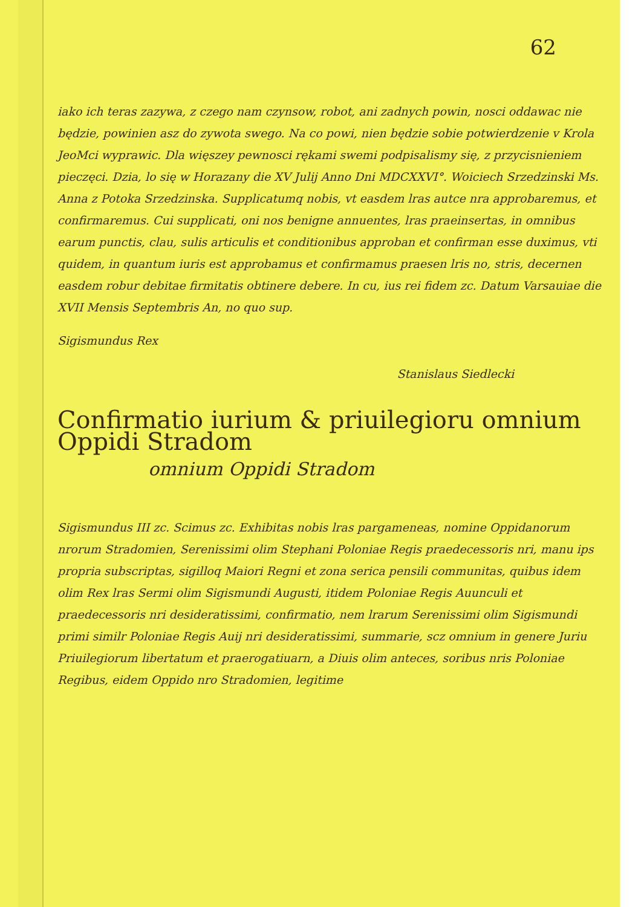62
iako ich teras zazywa, z czego nam czynsow, robot, ani zadnych powin, nosci oddawac nie będzie, powinien asz do zywota swego. Na co powi, nien będzie sobie potwierdzenie v Krola JeoMci wyprawic. Dla więszey pewnosci rękami swemi podpisalismy się, z przycisnieniem pieczęci. Dzia, lo się w Horazany die XV Julij Anno Dni MDCXXVI°. Woiciech Srzedzinski Ms. Anna z Potoka Srzedzinska. Supplicatumq nobis, vt easdem lras autce nra approbaremus, et confirmaremus. Cui supplicati, oni nos benigne annuentes, lras praeinsertas, in omnibus earum punctis, clau, sulis articulis et conditionibus approban et confirman esse duximus, vti quidem, in quantum iuris est approbamus et confirmamus praesen lris no, stris, decernen easdem robur debitae firmitatis obtinere debere. In cu, ius rei fidem zc. Datum Varsauiae die XVII Mensis Septembris An, no quo sup.
Sigismundus Rex
Stanislaus Siedlecki
Confirmatio iurium & priuilegioru omnium Oppidi Stradom
omnium Oppidi Stradom
Sigismundus III zc. Scimus zc. Exhibitas nobis lras pargameneas, nomine Oppidanorum nrorum Stradomien, Serenissimi olim Stephani Poloniae Regis praedecessoris nri, manu ips propria subscriptas, sigilloq Maiori Regni et zona serica pensili communitas, quibus idem olim Rex lras Sermi olim Sigismundi Augusti, itidem Poloniae Regis Auunculi et praedecessoris nri desideratissimi, confirmatio, nem lrarum Serenissimi olim Sigismundi primi similr Poloniae Regis Auij nri desideratissimi, summarie, scz omnium in genere Juriu Priuilegiorum libertatum et praerogatiuarn, a Diuis olim anteces, soribus nris Poloniae Regibus, eidem Oppido nro Stradomien, legitime